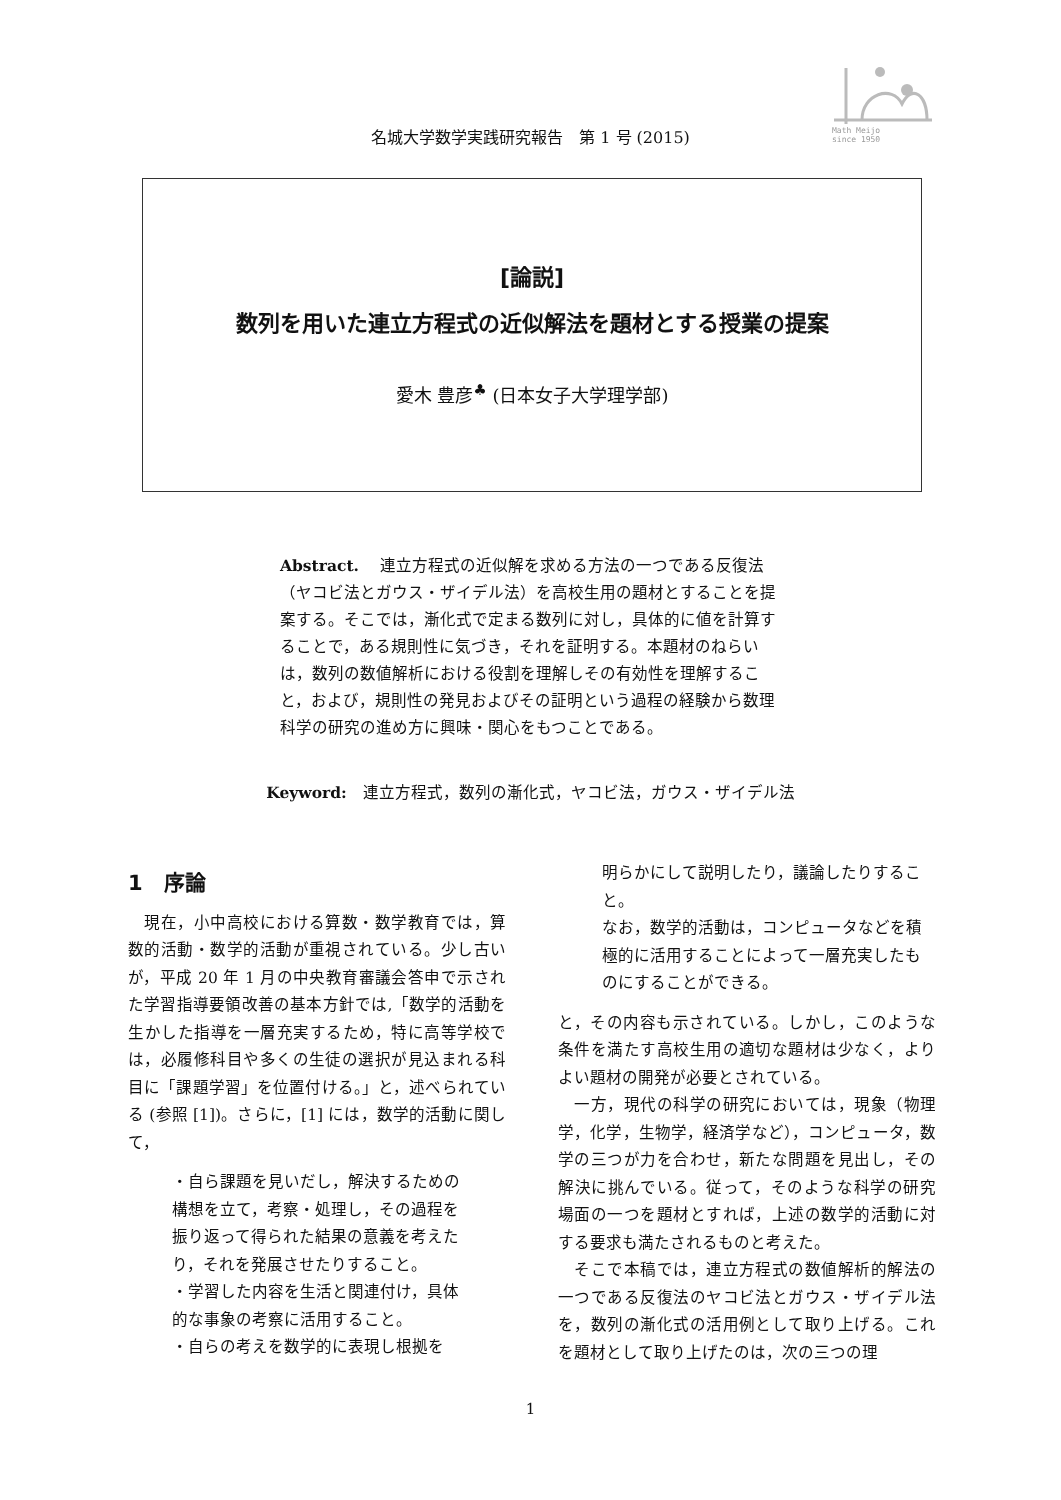Math Meijo
since 1950
名城大学数学実践研究報告　第 1 号 (2015)
[論説]
数列を用いた連立方程式の近似解法を題材とする授業の提案
愛木 豊彦<sup>♣</sup> (日本女子大学理学部)
Abstract.　 連立方程式の近似解を求める方法の一つである反復法（ヤコビ法とガウス・ザイデル法）を高校生用の題材とすることを提案する。そこでは，漸化式で定まる数列に対し，具体的に値を計算することで，ある規則性に気づき，それを証明する。本題材のねらいは，数列の数値解析における役割を理解しその有効性を理解すること，および，規則性の発見およびその証明という過程の経験から数理科学の研究の進め方に興味・関心をもつことである。
Keyword:　連立方程式，数列の漸化式，ヤコビ法，ガウス・ザイデル法
1　序論
　現在，小中高校における算数・数学教育では，算数的活動・数学的活動が重視されている。少し古いが，平成 20 年 1 月の中央教育審議会答申で示された学習指導要領改善の基本方針では,「数学的活動を生かした指導を一層充実するため，特に高等学校では，必履修科目や多くの生徒の選択が見込まれる科目に「課題学習」を位置付ける。」と，述べられている (参照 [1])。さらに，[1] には，数学的活動に関して，
・自ら課題を見いだし，解決するための構想を立て，考察・処理し，その過程を振り返って得られた結果の意義を考えたり，それを発展させたりすること。
・学習した内容を生活と関連付け，具体的な事象の考察に活用すること。
・自らの考えを数学的に表現し根拠を
明らかにして説明したり，議論したりすること。
なお，数学的活動は，コンピュータなどを積極的に活用することによって一層充実したものにすることができる。
と，その内容も示されている。しかし，このような条件を満たす高校生用の適切な題材は少なく，よりよい題材の開発が必要とされている。
　一方，現代の科学の研究においては，現象（物理学，化学，生物学，経済学など），コンピュータ，数学の三つが力を合わせ，新たな問題を見出し，その解決に挑んでいる。従って，そのような科学の研究場面の一つを題材とすれば，上述の数学的活動に対する要求も満たされるものと考えた。
　そこで本稿では，連立方程式の数値解析的解法の一つである反復法のヤコビ法とガウス・ザイデル法を，数列の漸化式の活用例として取り上げる。これを題材として取り上げたのは，次の三つの理
1